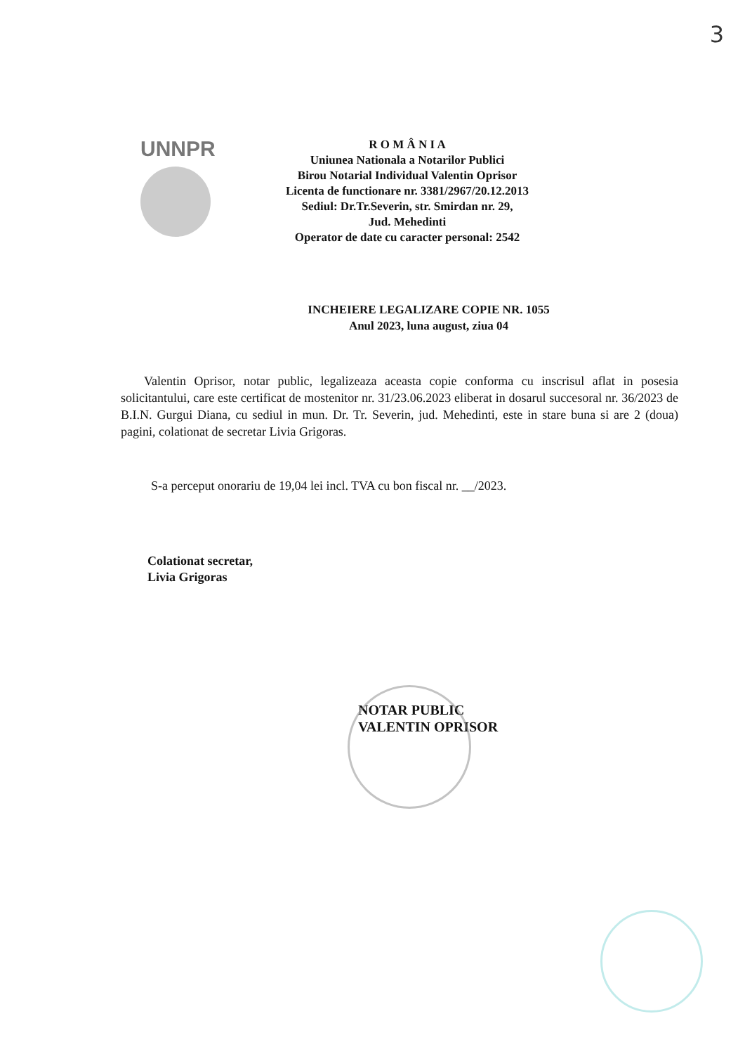3
UNNPR
R O M Â N I A
Uniunea Nationala a Notarilor Publici
Birou Notarial Individual Valentin Oprisor
Licenta de functionare nr. 3381/2967/20.12.2013
Sediul: Dr.Tr.Severin, str. Smirdan nr. 29,
Jud. Mehedinti
Operator de date cu caracter personal: 2542
INCHEIERE LEGALIZARE COPIE NR. 1055
Anul 2023, luna august, ziua 04
Valentin Oprisor, notar public, legalizeaza aceasta copie conforma cu inscrisul aflat in posesia solicitantului, care este certificat de mostenitor nr. 31/23.06.2023 eliberat in dosarul succesoral nr. 36/2023 de B.I.N. Gurgui Diana, cu sediul in mun. Dr. Tr. Severin, jud. Mehedinti, este in stare buna si are 2 (doua) pagini, colationat de secretar Livia Grigoras.
S-a perceput onorariu de 19,04 lei incl. TVA cu bon fiscal nr. __/2023.
Colationat secretar,
Livia Grigoras
NOTAR PUBLIC
VALENTIN OPRISOR